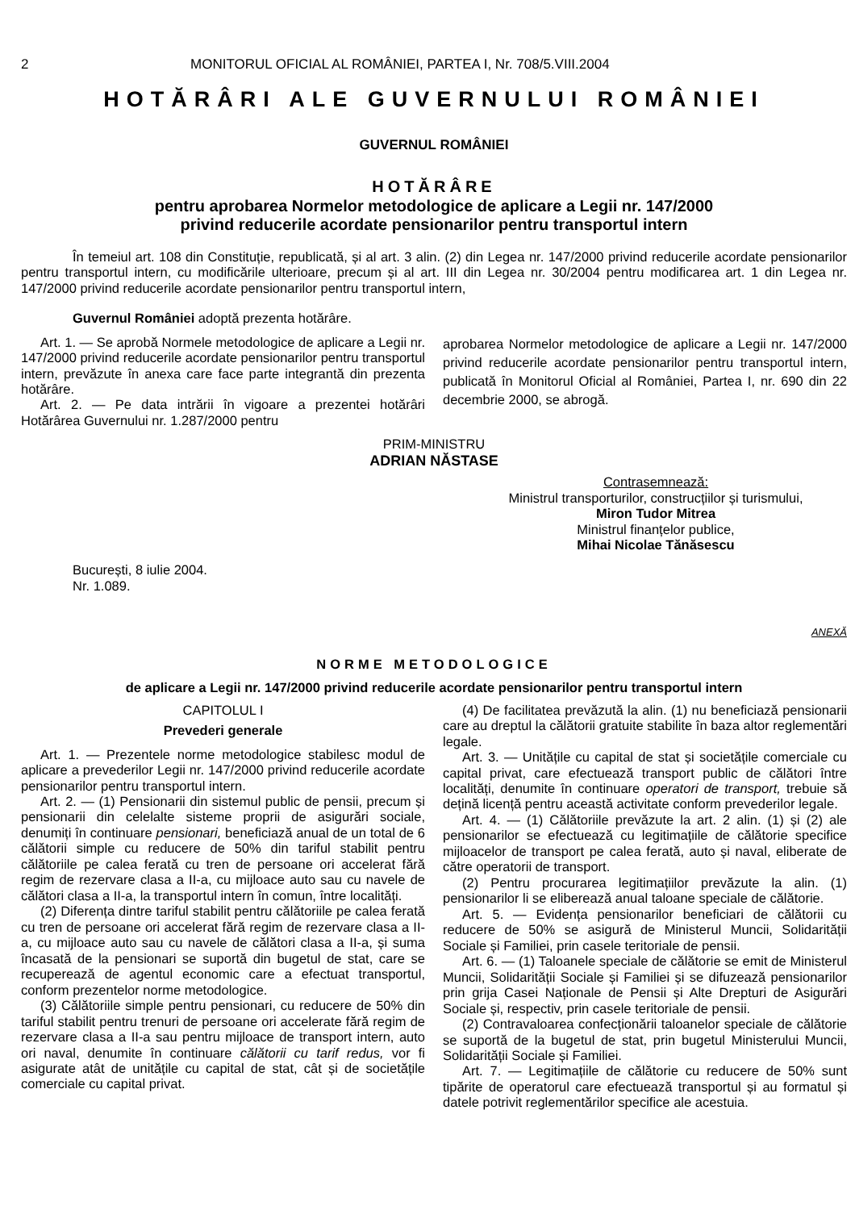2 MONITORUL OFICIAL AL ROMÂNIEI, PARTEA I, Nr. 708/5.VIII.2004
HOTĂRÂRI ALE GUVERNULUI ROMÂNIEI
GUVERNUL ROMÂNIEI
HOTĂRÂRE
pentru aprobarea Normelor metodologice de aplicare a Legii nr. 147/2000
privind reducerile acordate pensionarilor pentru transportul intern
În temeiul art. 108 din Constituție, republicată, și al art. 3 alin. (2) din Legea nr. 147/2000 privind reducerile acordate pensionarilor pentru transportul intern, cu modificările ulterioare, precum și al art. III din Legea nr. 30/2004 pentru modificarea art. 1 din Legea nr. 147/2000 privind reducerile acordate pensionarilor pentru transportul intern,
Guvernul României adoptă prezenta hotărâre.
Art. 1. — Se aprobă Normele metodologice de aplicare a Legii nr. 147/2000 privind reducerile acordate pensionarilor pentru transportul intern, prevăzute în anexa care face parte integrantă din prezenta hotărâre.
Art. 2. — Pe data intrării în vigoare a prezentei hotărâri Hotărârea Guvernului nr. 1.287/2000 pentru
aprobarea Normelor metodologice de aplicare a Legii nr. 147/2000 privind reducerile acordate pensionarilor pentru transportul intern, publicată în Monitorul Oficial al României, Partea I, nr. 690 din 22 decembrie 2000, se abrogă.
PRIM-MINISTRU
ADRIAN NĂSTASE
Contrasemnează:
Ministrul transporturilor, construcțiilor și turismului,
Miron Tudor Mitrea
Ministrul finanțelor publice,
Mihai Nicolae Tănăsescu
București, 8 iulie 2004.
Nr. 1.089.
ANEXĂ
NORME METODOLOGICE
de aplicare a Legii nr. 147/2000 privind reducerile acordate pensionarilor pentru transportul intern
CAPITOLUL I
Prevederi generale
Art. 1. — Prezentele norme metodologice stabilesc modul de aplicare a prevederilor Legii nr. 147/2000 privind reducerile acordate pensionarilor pentru transportul intern.
Art. 2. — (1) Pensionarii din sistemul public de pensii, precum și pensionarii din celelalte sisteme proprii de asigurări sociale, denumiți în continuare pensionari, beneficiază anual de un total de 6 călătorii simple cu reducere de 50% din tariful stabilit pentru călătoriile pe calea ferată cu tren de persoane ori accelerat fără regim de rezervare clasa a II-a, cu mijloace auto sau cu navele de călători clasa a II-a, la transportul intern în comun, între localități.
(2) Diferența dintre tariful stabilit pentru călătoriile pe calea ferată cu tren de persoane ori accelerat fără regim de rezervare clasa a II-a, cu mijloace auto sau cu navele de călători clasa a II-a, și suma încasată de la pensionari se suportă din bugetul de stat, care se recuperează de agentul economic care a efectuat transportul, conform prezentelor norme metodologice.
(3) Călătoriile simple pentru pensionari, cu reducere de 50% din tariful stabilit pentru trenuri de persoane ori accelerate fără regim de rezervare clasa a II-a sau pentru mijloace de transport intern, auto ori naval, denumite în continuare călătorii cu tarif redus, vor fi asigurate atât de unitățile cu capital de stat, cât și de societățile comerciale cu capital privat.
(4) De facilitatea prevăzută la alin. (1) nu beneficiază pensionarii care au dreptul la călătorii gratuite stabilite în baza altor reglementări legale.
Art. 3. — Unitățile cu capital de stat și societățile comerciale cu capital privat, care efectuează transport public de călători între localități, denumite în continuare operatori de transport, trebuie să dețină licență pentru această activitate conform prevederilor legale.
Art. 4. — (1) Călătoriile prevăzute la art. 2 alin. (1) și (2) ale pensionarilor se efectuează cu legitimațiile de călătorie specifice mijloacelor de transport pe calea ferată, auto și naval, eliberate de către operatorii de transport.
(2) Pentru procurarea legitimațiilor prevăzute la alin. (1) pensionarilor li se eliberează anual taloane speciale de călătorie.
Art. 5. — Evidența pensionarilor beneficiari de călătorii cu reducere de 50% se asigură de Ministerul Muncii, Solidarității Sociale și Familiei, prin casele teritoriale de pensii.
Art. 6. — (1) Taloanele speciale de călătorie se emit de Ministerul Muncii, Solidarității Sociale și Familiei și se difuzează pensionarilor prin grija Casei Naționale de Pensii și Alte Drepturi de Asigurări Sociale și, respectiv, prin casele teritoriale de pensii.
(2) Contravaloarea confecționării taloanelor speciale de călătorie se suportă de la bugetul de stat, prin bugetul Ministerului Muncii, Solidarității Sociale și Familiei.
Art. 7. — Legitimațiile de călătorie cu reducere de 50% sunt tipărite de operatorul care efectuează transportul și au formatul și datele potrivit reglementărilor specifice ale acestuia.